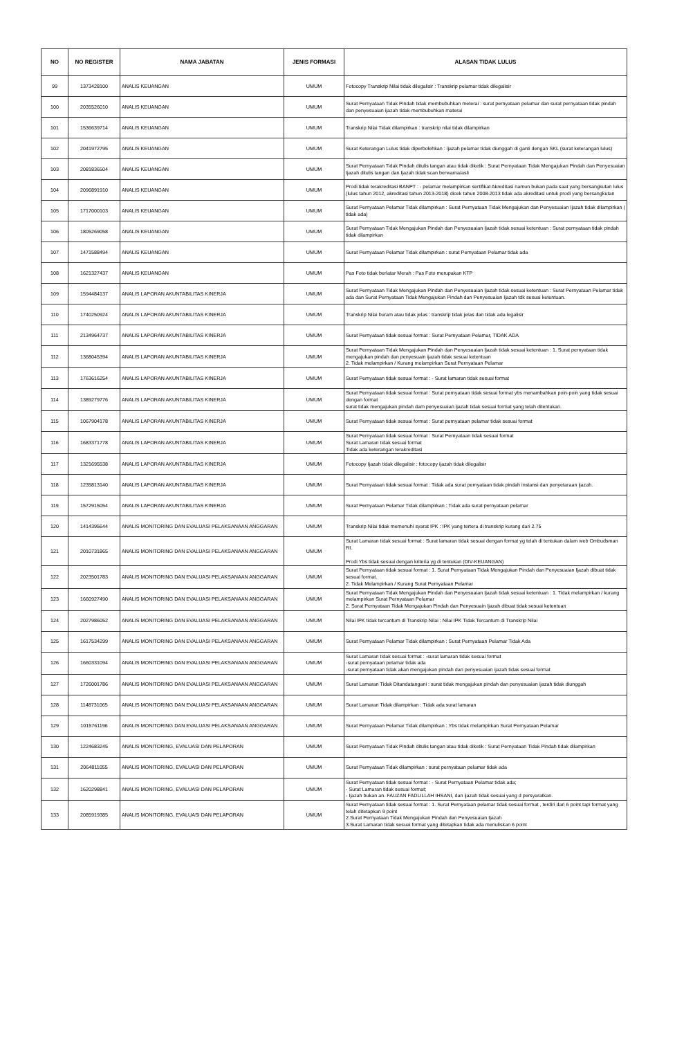| NO | NO REGISTER | NAMA JABATAN | JENIS FORMASI | ALASAN TIDAK LULUS |
| --- | --- | --- | --- | --- |
| 99 | 1373428100 | ANALIS KEUANGAN | UMUM | Fotocopy Transkrip Nilai tidak dilegalisir : Transkrip pelamar tidak dilegalisir |
| 100 | 2035526010 | ANALIS KEUANGAN | UMUM | Surat Pernyataan Tidak Pindah tidak membubuhkan meterai : surat pernyataan pelamar dan surat pernyataan tidak pindah dan penyesuaian ijazah tidak membubuhkan materai |
| 101 | 1536639714 | ANALIS KEUANGAN | UMUM | Transkrip Nilai Tidak dilampirkan : transkrip nilai tidak dilampirkan |
| 102 | 2041972795 | ANALIS KEUANGAN | UMUM | Surat Keterangan Lulus tidak diperbolehkan : ijazah pelamar tidak diunggah di ganti dengan SKL (surat keterangan lulus) |
| 103 | 2081836504 | ANALIS KEUANGAN | UMUM | Surat Pernyataan Tidak Pindah ditulis tangan atau tidak diketik : Surat Pernyataan Tidak Mengajukan Pindah dan Penyesuaian Ijazah ditulis tangan dan Ijazah tidak scan berwarna/asli |
| 104 | 2096891910 | ANALIS KEUANGAN | UMUM | Prodi tidak terakreditasi BANPT : - pelamar melampirkan sertifikat Akreditasi namun bukan pada saat yang bersangkutan lulus (lulus tahun 2012, akreditasi tahun 2013-2018) dicek tahun 2008-2013 tidak ada akreditasi untuk prodi yang bersangkutan |
| 105 | 1717000103 | ANALIS KEUANGAN | UMUM | Surat Pernyataan Pelamar Tidak dilampirkan : Surat Pernyataan Tidak Mengajukan dan Penyesuaian Ijazah tidak dilampirkan ( tidak ada) |
| 106 | 1805269058 | ANALIS KEUANGAN | UMUM | Surat Pernyataan Tidak Mengajukan Pindah dan Penyesuaian Ijazah tidak sesuai ketentuan : Surat pernyataan tidak pindah tidak dilampirkan |
| 107 | 1471588494 | ANALIS KEUANGAN | UMUM | Surat Pernyataan Pelamar Tidak dilampirkan : surat Pernyataan Pelamar tidak ada |
| 108 | 1621327437 | ANALIS KEUANGAN | UMUM | Pas Foto tidak berlatar Merah : Pas Foto merupakan KTP |
| 109 | 1594484137 | ANALIS LAPORAN AKUNTABILITAS KINERJA | UMUM | Surat Pernyataan Tidak Mengajukan Pindah dan Penyesuaian Ijazah tidak sesuai ketentuan : Surat Pernyataan Pelamar tidak ada dan Surat Pernyataan Tidak Mengajukan Pindah dan Penyesuaian Ijazah tdk sesuai ketentuan. |
| 110 | 1740250924 | ANALIS LAPORAN AKUNTABILITAS KINERJA | UMUM | Transkrip Nilai buram atau tidak jelas : transkrip tidak jelas dan tidak ada legalisir |
| 111 | 2134964737 | ANALIS LAPORAN AKUNTABILITAS KINERJA | UMUM | Surat Pernyataan tidak sesuai format : Surat Pernyataan Pelamar, TIDAK ADA |
| 112 | 1368045394 | ANALIS LAPORAN AKUNTABILITAS KINERJA | UMUM | Surat Pernyataan Tidak Mengajukan Pindah dan Penyesuaian Ijazah tidak sesuai ketentuan : 1. Surat pernyataan tidak mengajukan pindah dan penyesuain ijazah tidak sesuai ketentuan 2. Tidak melampirkan / Kurang melampirkan Surat Pernyataan Pelamar |
| 113 | 1763616254 | ANALIS LAPORAN AKUNTABILITAS KINERJA | UMUM | Surat Pernyataan tidak sesuai format : - Surat lamaran tidak sesuai format |
| 114 | 1389279776 | ANALIS LAPORAN AKUNTABILITAS KINERJA | UMUM | Surat Pernyataan tidak sesuai format : Surat pernyataan tidak sesuai format ybs menambahkan poin-poin yang tidak sesuai dengan format surat tidak mengajukan pindah dam penyesuaian ijazah tidak sesuai format yang telah ditentukan. |
| 115 | 1067904178 | ANALIS LAPORAN AKUNTABILITAS KINERJA | UMUM | Surat Pernyataan tidak sesuai format : Surat pernyataan pelamar tidak sesuai format |
| 116 | 1683371778 | ANALIS LAPORAN AKUNTABILITAS KINERJA | UMUM | Surat Pernyataan tidak sesuai format : Surat Pernyataan tidak sesuai format Surat Lamaran tidak sesuai format Tidak ada keterangan terakreditasi |
| 117 | 1321695538 | ANALIS LAPORAN AKUNTABILITAS KINERJA | UMUM | Fotocopy Ijazah tidak dilegalisir : fotocopy ijazah tidak dilegalisir |
| 118 | 1235813140 | ANALIS LAPORAN AKUNTABILITAS KINERJA | UMUM | Surat Pernyataan tidak sesuai format : Tidak ada surat pernyataan tidak pindah instansi dan penyetaraan ijazah. |
| 119 | 1572915054 | ANALIS LAPORAN AKUNTABILITAS KINERJA | UMUM | Surat Pernyataan Pelamar Tidak dilampirkan : Tidak ada surat pernyataan pelamar |
| 120 | 1414395644 | ANALIS MONITORING DAN EVALUASI PELAKSANAAN ANGGARAN | UMUM | Transkrip Nilai tidak memenuhi syarat IPK : IPK yang tertera di transkrip kurang dari 2.75 |
| 121 | 2010731865 | ANALIS MONITORING DAN EVALUASI PELAKSANAAN ANGGARAN | UMUM | Surat Lamaran tidak sesuai format : Surat lamaran tidak sesuai dengan format yg telah di tentukan dalam web Ombudsman RI. Prodi Ybs tidak sesuai dengan kriteria yg di tentukan (DIV-KEUANGAN) |
| 122 | 2023501783 | ANALIS MONITORING DAN EVALUASI PELAKSANAAN ANGGARAN | UMUM | Surat Pernyataan tidak sesuai format : 1. Surat Pernyataan Tidak Mengajukan Pindah dan Penyesuaian Ijazah dibuat tidak sesuai format. 2. Tidak Melampirkan / Kurang Surat Pernyataan Pelamar |
| 123 | 1660927490 | ANALIS MONITORING DAN EVALUASI PELAKSANAAN ANGGARAN | UMUM | Surat Pernyataan Tidak Mengajukan Pindah dan Penyesuaian Ijazah tidak sesuai ketentuan : 1. Tidak melampirkan / kurang melampirkan Surat Pernyataan Pelamar 2. Surat Pernyataan Tidak Mengajukan Pindah dan Penyesuain Ijazah dibuat tidak sesuai ketentuan |
| 124 | 2027986052 | ANALIS MONITORING DAN EVALUASI PELAKSANAAN ANGGARAN | UMUM | Nilai IPK tidak tercantum di Transkrip Nilai : Nilai IPK Tidak Tercantum di Transkrip Nilai |
| 125 | 1617534299 | ANALIS MONITORING DAN EVALUASI PELAKSANAAN ANGGARAN | UMUM | Surat Pernyataan Pelamar Tidak dilampirkan : Surat Pernyataan Pelamar Tidak Ada |
| 126 | 1660331094 | ANALIS MONITORING DAN EVALUASI PELAKSANAAN ANGGARAN | UMUM | Surat Lamaran tidak sesuai format : -surat lamaran tidak sesuai format -surat pernyataan pelamar tidak ada -surat pernyataan tidak akan mengajukan pindah dan penyesuaian ijazah tidak sesuai format |
| 127 | 1726001786 | ANALIS MONITORING DAN EVALUASI PELAKSANAAN ANGGARAN | UMUM | Surat Lamaran Tidak Ditandatangani : surat tidak mengajukan pindah dan penyesuaian ijazah tidak diunggah |
| 128 | 1148731065 | ANALIS MONITORING DAN EVALUASI PELAKSANAAN ANGGARAN | UMUM | Surat Lamaran Tidak dilampirkan : Tidak ada surat lamaran |
| 129 | 1015761196 | ANALIS MONITORING DAN EVALUASI PELAKSANAAN ANGGARAN | UMUM | Surat Pernyataan Pelamar Tidak dilampirkan : Ybs tidak melampirkan Surat Pernyataan Pelamar |
| 130 | 1224683245 | ANALIS MONITORING, EVALUASI DAN PELAPORAN | UMUM | Surat Pernyataan Tidak Pindah ditulis tangan atau tidak diketik : Surat Pernyataan Tidak Pindah tidak dilampirkan |
| 131 | 2064811055 | ANALIS MONITORING, EVALUASI DAN PELAPORAN | UMUM | Surat Pernyataan Tidak dilampirkan : surat pernyataan pelamar tidak ada |
| 132 | 1620298841 | ANALIS MONITORING, EVALUASI DAN PELAPORAN | UMUM | Surat Pernyataan tidak sesuai format : - Surat Pernyataan Pelamar tidak ada; - Surat Lamaran tidak sesuai format; - Ijazah bukan an. FAUZAN FADLILLAH IHSANI, dan ijazah tidak sesuai yang d persyaratkan. |
| 133 | 2085919385 | ANALIS MONITORING, EVALUASI DAN PELAPORAN | UMUM | Surat Pernyataan tidak sesuai format : 1. Surat Pernyataan pelamar tidak sesuai format , terdiri dari 6 point tapi format yang telah ditetapkan 9 point 2.Surat Pernyataan Tidak Mengajukan Pindah dan Penyesuaian Ijazah 3.Surat Lamaran tidak sesuai format yang ditetapkan tidak ada menuliskan 6 point |